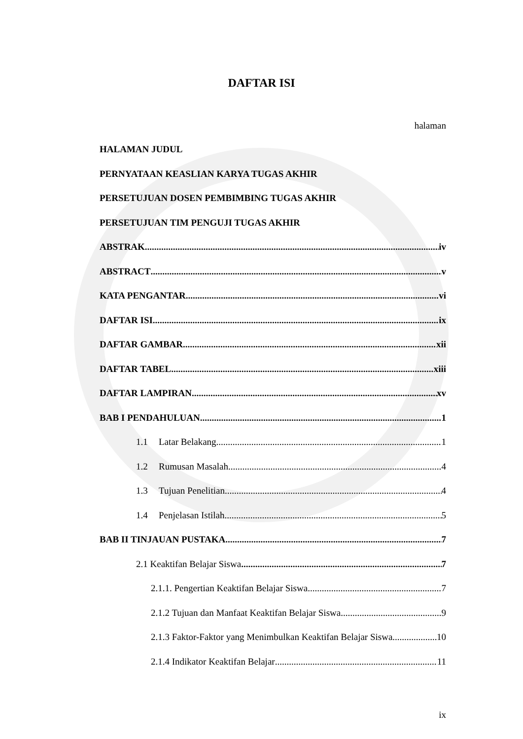DAFTAR ISI
halaman
HALAMAN JUDUL
PERNYATAAN KEASLIAN KARYA TUGAS AKHIR
PERSETUJUAN DOSEN PEMBIMBING TUGAS AKHIR
PERSETUJUAN TIM PENGUJI TUGAS AKHIR
ABSTRAK iv
ABSTRACT v
KATA PENGANTAR vi
DAFTAR ISI ix
DAFTAR GAMBAR xii
DAFTAR TABEL xiii
DAFTAR LAMPIRAN xv
BAB I PENDAHULUAN 1
1.1 Latar Belakang 1
1.2 Rumusan Masalah 4
1.3 Tujuan Penelitian 4
1.4 Penjelasan Istilah 5
BAB II TINJAUAN PUSTAKA 7
2.1 Keaktifan Belajar Siswa 7
2.1.1. Pengertian Keaktifan Belajar Siswa 7
2.1.2 Tujuan dan Manfaat Keaktifan Belajar Siswa 9
2.1.3 Faktor-Faktor yang Menimbulkan Keaktifan Belajar Siswa 10
2.1.4 Indikator Keaktifan Belajar 11
ix